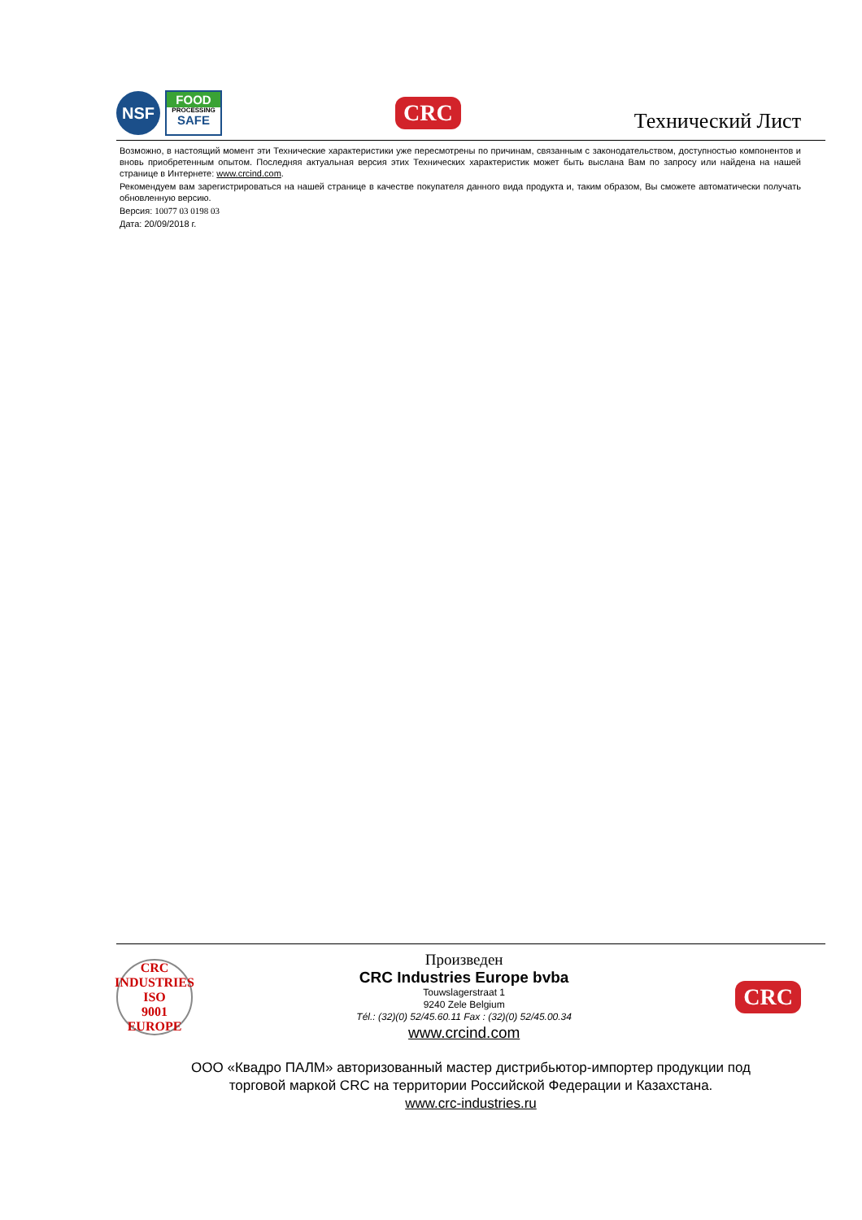NSF
FOOD
PROCESSING
SAFE
CRC
Технический Лист
Возможно, в настоящий момент эти Технические характеристики уже пересмотрены по причинам, связанным с законодательством, доступностью компонентов и вновь приобретенным опытом. Последняя актуальная версия этих Технических характеристик может быть выслана Вам по запросу или найдена на нашей странице в Интернете: www.crcind.com.
Рекомендуем вам зарегистрироваться на нашей странице в качестве покупателя данного вида продукта и, таким образом, Вы сможете автоматически получать обновленную версию.
Версия: 10077 03 0198 03
Дата: 20/09/2018 г.
CRC INDUSTRIES
ISO
9001
EUROPE
Произведен
CRC Industries Europe bvba
Touwslagerstraat 1
9240 Zele Belgium
Tél.: (32)(0) 52/45.60.11 Fax : (32)(0) 52/45.00.34
www.crcind.com
CRC
ООО «Квадро ПАЛМ» авторизованный мастер дистрибьютор-импортер продукции под
торговой маркой CRC на территории Российской Федерации и Казахстана.
www.crc-industries.ru